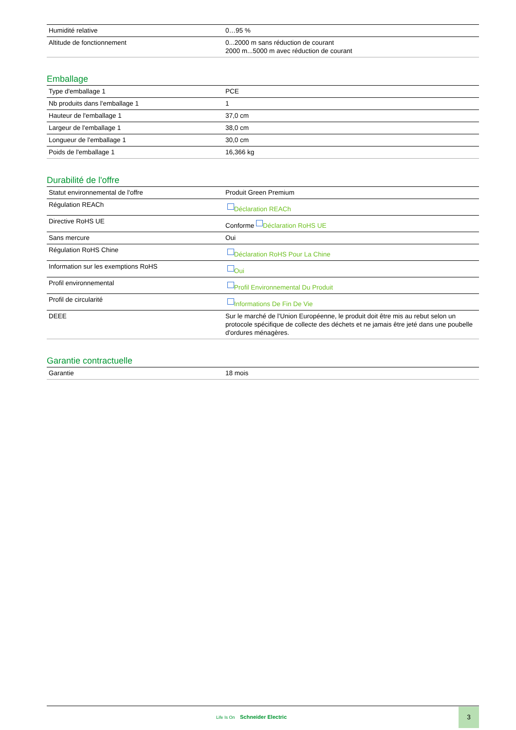| Humidité relative | 0…95 % |
| Altitude de fonctionnement | 0...2000 m sans réduction de courant 2000 m...5000 m avec réduction de courant |
Emballage
| Type d'emballage 1 | PCE |
| Nb produits dans l'emballage 1 | 1 |
| Hauteur de l'emballage 1 | 37,0 cm |
| Largeur de l'emballage 1 | 38,0 cm |
| Longueur de l'emballage 1 | 30,0 cm |
| Poids de l'emballage 1 | 16,366 kg |
Durabilité de l'offre
| Statut environnemental de l'offre | Produit Green Premium |
| Régulation REACh | Déclaration REACh |
| Directive RoHS UE | Conforme Déclaration RoHS UE |
| Sans mercure | Oui |
| Régulation RoHS Chine | Déclaration RoHS Pour La Chine |
| Information sur les exemptions RoHS | Oui |
| Profil environnemental | Profil Environnemental Du Produit |
| Profil de circularité | Informations De Fin De Vie |
| DEEE | Sur le marché de l'Union Européenne, le produit doit être mis au rebut selon un protocole spécifique de collecte des déchets et ne jamais être jeté dans une poubelle d'ordures ménagères. |
Garantie contractuelle
| Garantie | 18 mois |
Life Is On Schneider Electric
3